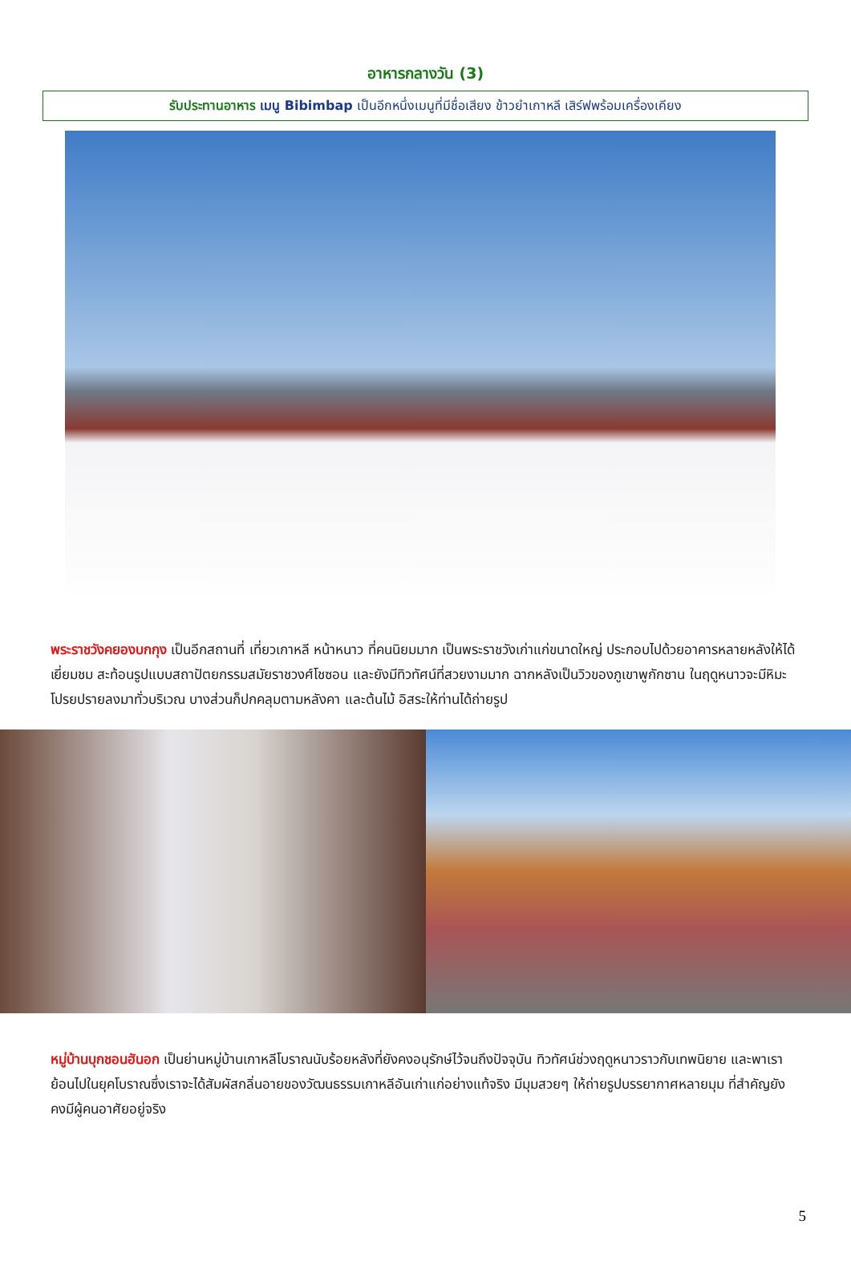อาหารกลางวัน (3)
รับประทานอาหาร เมนู Bibimbap เป็นอีกหนึ่งเมนูที่มีชื่อเสียง ข้าวยำเกาหลี เสิร์ฟพร้อมเครื่องเคียง
พระราชวังคยองบกกุง เป็นอีกสถานที่ เที่ยวเกาหลี หน้าหนาว ที่คนนิยมมาก เป็นพระราชวังเก่าแก่ขนาดใหญ่ ประกอบไปด้วยอาคารหลายหลังให้ได้เยี่ยมชม สะท้อนรูปแบบสถาปัตยกรรมสมัยราชวงศ์โชซอน และยังมีทิวทัศน์ที่สวยงามมาก ฉากหลังเป็นวิวของภูเขาพูกักซาน ในฤดูหนาวจะมีหิมะโปรยปรายลงมาทั่วบริเวณ บางส่วนก็ปกคลุมตามหลังคา และต้นไม้ อิสระให้ท่านได้ถ่ายรูป
หมู่บ้านบุกชอนฮันอก เป็นย่านหมู่บ้านเกาหลีโบราณนับร้อยหลังที่ยังคงอนุรักษ์ไว้จนถึงปัจจุบัน ทิวทัศน์ช่วงฤดูหนาวราวกับเทพนิยาย และพาเราย้อนไปในยุคโบราณซึ่งเราจะได้สัมผัสกลิ่นอายของวัฒนธรรมเกาหลีอันเก่าแก่อย่างแท้จริง มีมุมสวยๆ ให้ถ่ายรูปบรรยากาศหลายมุม ที่สำคัญยังคงมีผู้คนอาศัยอยู่จริง
5